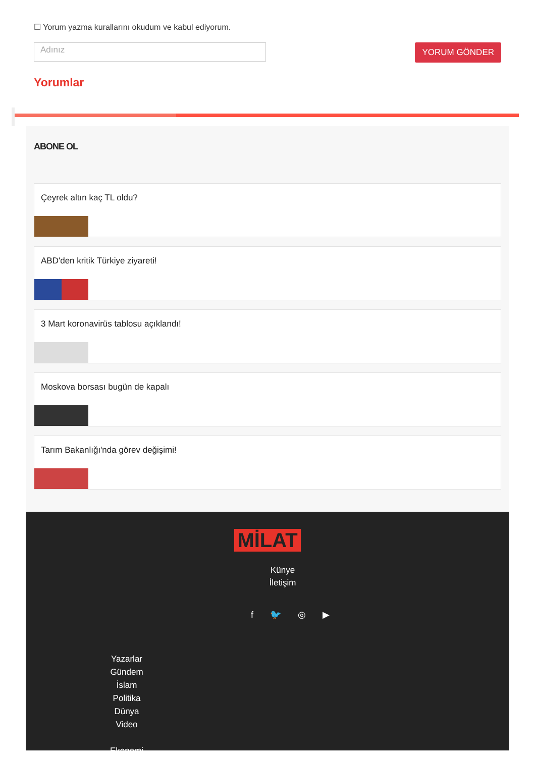☐ Yorum yazma kurallarını okudum ve kabul ediyorum.
Adınız
YORUM GÖNDER
Yorumlar
ABONE OL
Çeyrek altın kaç TL oldu?
ABD'den kritik Türkiye ziyareti!
3 Mart koronavirüs tablosu açıklandı!
Moskova borsası bugün de kapalı
Tarım Bakanlığı'nda görev değişimi!
MİLAT
Künye
İletişim
f 🐦 ◎ ▶
Yazarlar
Gündem
İslam
Politika
Dünya
Video
Ekonomi